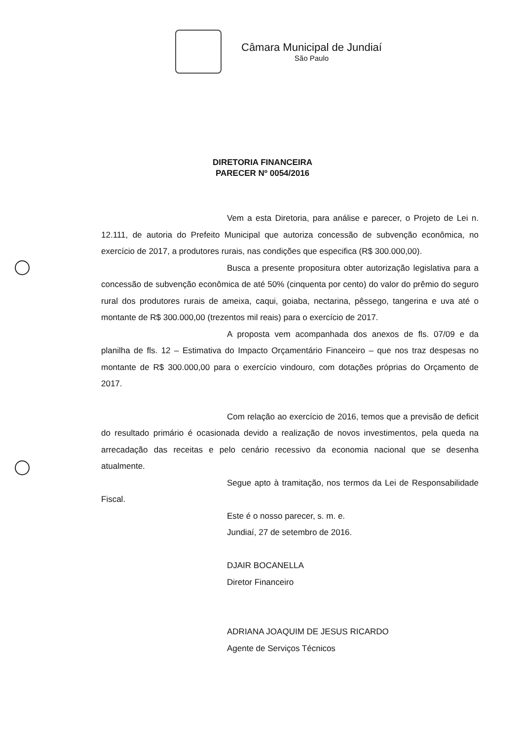Câmara Municipal de Jundiaí
São Paulo
DIRETORIA FINANCEIRA
PARECER Nº 0054/2016
Vem a esta Diretoria, para análise e parecer, o Projeto de Lei n. 12.111, de autoria do Prefeito Municipal que autoriza concessão de subvenção econômica, no exercício de 2017, a produtores rurais, nas condições que especifica (R$ 300.000,00).
Busca a presente propositura obter autorização legislativa para a concessão de subvenção econômica de até 50% (cinquenta por cento) do valor do prêmio do seguro rural dos produtores rurais de ameixa, caqui, goiaba, nectarina, pêssego, tangerina e uva até o montante de R$ 300.000,00 (trezentos mil reais) para o exercício de 2017.
A proposta vem acompanhada dos anexos de fls. 07/09 e da planilha de fls. 12 – Estimativa do Impacto Orçamentário Financeiro – que nos traz despesas no montante de R$ 300.000,00 para o exercício vindouro, com dotações próprias do Orçamento de 2017.
Com relação ao exercício de 2016, temos que a previsão de deficit do resultado primário é ocasionada devido a realização de novos investimentos, pela queda na arrecadação das receitas e pelo cenário recessivo da economia nacional que se desenha atualmente.
Segue apto à tramitação, nos termos da Lei de Responsabilidade Fiscal.
Este é o nosso parecer, s. m. e.
Jundiaí, 27 de setembro de 2016.
DJAIR BOCANELLA
Diretor Financeiro
ADRIANA JOAQUIM DE JESUS RICARDO
Agente de Serviços Técnicos